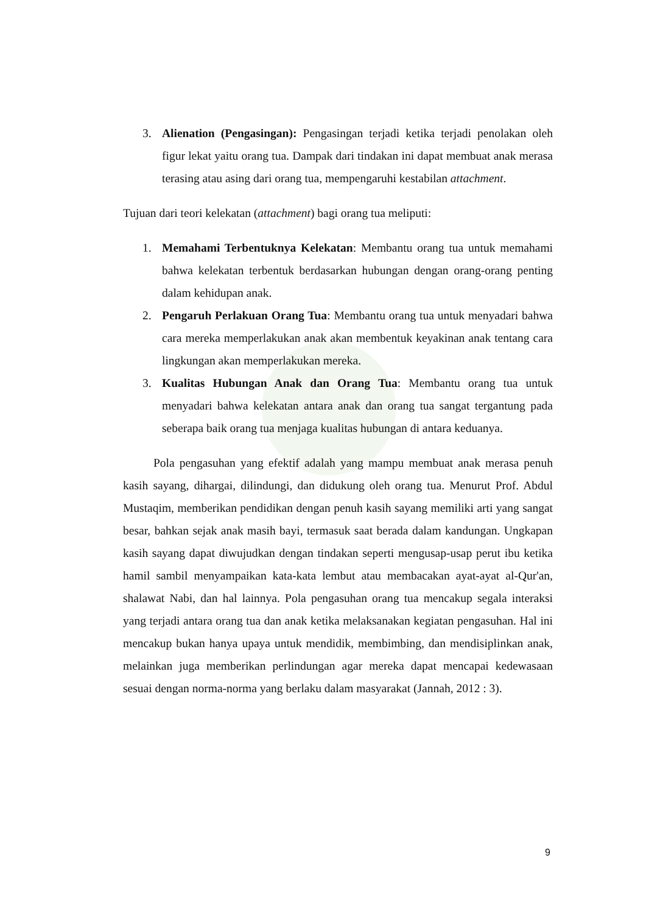3. Alienation (Pengasingan): Pengasingan terjadi ketika terjadi penolakan oleh figur lekat yaitu orang tua. Dampak dari tindakan ini dapat membuat anak merasa terasing atau asing dari orang tua, mempengaruhi kestabilan attachment.
Tujuan dari teori kelekatan (attachment) bagi orang tua meliputi:
1. Memahami Terbentuknya Kelekatan: Membantu orang tua untuk memahami bahwa kelekatan terbentuk berdasarkan hubungan dengan orang-orang penting dalam kehidupan anak.
2. Pengaruh Perlakuan Orang Tua: Membantu orang tua untuk menyadari bahwa cara mereka memperlakukan anak akan membentuk keyakinan anak tentang cara lingkungan akan memperlakukan mereka.
3. Kualitas Hubungan Anak dan Orang Tua: Membantu orang tua untuk menyadari bahwa kelekatan antara anak dan orang tua sangat tergantung pada seberapa baik orang tua menjaga kualitas hubungan di antara keduanya.
Pola pengasuhan yang efektif adalah yang mampu membuat anak merasa penuh kasih sayang, dihargai, dilindungi, dan didukung oleh orang tua. Menurut Prof. Abdul Mustaqim, memberikan pendidikan dengan penuh kasih sayang memiliki arti yang sangat besar, bahkan sejak anak masih bayi, termasuk saat berada dalam kandungan. Ungkapan kasih sayang dapat diwujudkan dengan tindakan seperti mengusap-usap perut ibu ketika hamil sambil menyampaikan kata-kata lembut atau membacakan ayat-ayat al-Qur'an, shalawat Nabi, dan hal lainnya. Pola pengasuhan orang tua mencakup segala interaksi yang terjadi antara orang tua dan anak ketika melaksanakan kegiatan pengasuhan. Hal ini mencakup bukan hanya upaya untuk mendidik, membimbing, dan mendisiplinkan anak, melainkan juga memberikan perlindungan agar mereka dapat mencapai kedewasaan sesuai dengan norma-norma yang berlaku dalam masyarakat (Jannah, 2012 : 3).
9